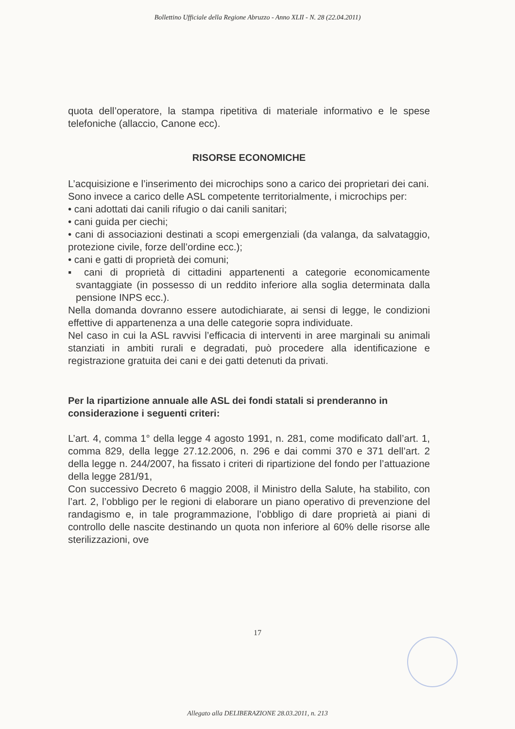Bollettino Ufficiale della Regione Abruzzo - Anno XLII - N. 28 (22.04.2011)
quota dell’operatore, la stampa ripetitiva di materiale informativo e le spese telefoniche (allaccio, Canone ecc).
RISORSE ECONOMICHE
L’acquisizione e l’inserimento dei microchips sono a carico dei proprietari dei cani.
Sono invece a carico delle ASL competente territorialmente, i microchips per:
• cani adottati dai canili rifugio o dai canili sanitari;
• cani guida per ciechi;
• cani di associazioni destinati a scopi emergenziali (da valanga, da salvataggio, protezione civile, forze dell’ordine ecc.);
• cani e gatti di proprietà dei comuni;
▪ cani di proprietà di cittadini appartenenti a categorie economicamente svantaggiate (in possesso di un reddito inferiore alla soglia determinata dalla pensione INPS ecc.).
Nella domanda dovranno essere autodichiarate, ai sensi di legge, le condizioni effettive di appartenenza a una delle categorie sopra individuate.
Nel caso in cui la ASL ravvisi l’efficacia di interventi in aree marginali su animali stanziati in ambiti rurali e degradati, può procedere alla identificazione e registrazione gratuita dei cani e dei gatti detenuti da privati.
Per la ripartizione annuale alle ASL dei fondi statali si prenderanno in considerazione i seguenti criteri:
L’art. 4, comma 1° della legge 4 agosto 1991, n. 281, come modificato dall’art. 1, comma 829, della legge 27.12.2006, n. 296 e dai commi 370 e 371 dell’art. 2 della legge n. 244/2007, ha fissato i criteri di ripartizione del fondo per l’attuazione della legge 281/91,
Con successivo Decreto 6 maggio 2008, il Ministro della Salute, ha stabilito, con l’art. 2, l’obbligo per le regioni di elaborare un piano operativo di prevenzione del randagismo e, in tale programmazione, l’obbligo di dare proprietà ai piani di controllo delle nascite destinando un quota non inferiore al 60% delle risorse alle sterilizzazioni, ove
17
Allegato alla DELIBERAZIONE 28.03.2011, n. 213